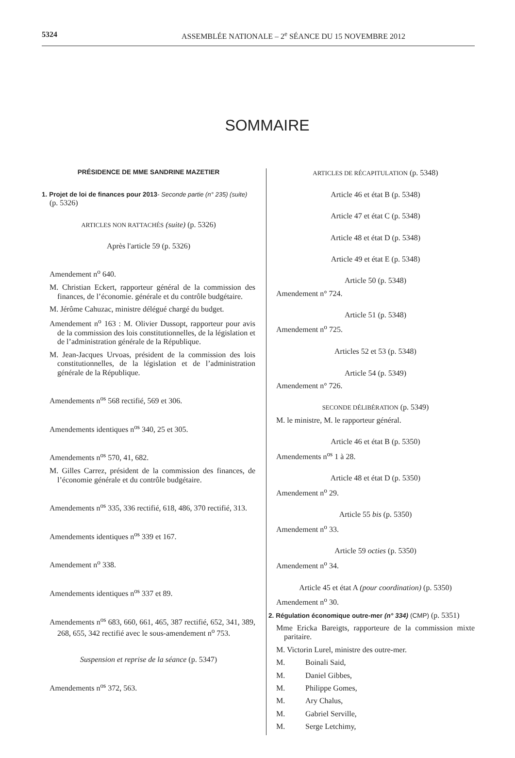5324 ASSEMBLÉE NATIONALE – 2<sup>e</sup> SÉANCE DU 15 NOVEMBRE 2012
SOMMAIRE
PRÉSIDENCE DE MME SANDRINE MAZETIER
1. Projet de loi de finances pour 2013- Seconde partie (n° 235) (suite) (p. 5326)
ARTICLES NON RATTACHÉS (suite) (p. 5326)
Après l'article 59 (p. 5326)
Amendement n<sup>o</sup> 640.
M. Christian Eckert, rapporteur général de la commission des finances, de l’économie. générale et du contrôle budgétaire.
M. Jérôme Cahuzac, ministre délégué chargé du budget.
Amendement n<sup>o</sup> 163 : M. Olivier Dussopt, rapporteur pour avis de la commission des lois constitutionnelles, de la législation et de l’administration générale de la République.
M. Jean-Jacques Urvoas, président de la commission des lois constitutionnelles, de la législation et de l’administration générale de la République.
Amendements n<sup>os</sup> 568 rectifié, 569 et 306.
Amendements identiques n<sup>os</sup> 340, 25 et 305.
Amendements n<sup>os</sup> 570, 41, 682.
M. Gilles Carrez, président de la commission des finances, de l’économie générale et du contrôle budgétaire.
Amendements n<sup>os</sup> 335, 336 rectifié, 618, 486, 370 rectifié, 313.
Amendements identiques n<sup>os</sup> 339 et 167.
Amendement n<sup>o</sup> 338.
Amendements identiques n<sup>os</sup> 337 et 89.
Amendements n<sup>os</sup> 683, 660, 661, 465, 387 rectifié, 652, 341, 389, 268, 655, 342 rectifié avec le sous-amendement n<sup>o</sup> 753.
Suspension et reprise de la séance (p. 5347)
Amendements n<sup>os</sup> 372, 563.
ARTICLES DE RÉCAPITULATION (p. 5348)
Article 46 et état B (p. 5348)
Article 47 et état C (p. 5348)
Article 48 et état D (p. 5348)
Article 49 et état E (p. 5348)
Article 50 (p. 5348)
Amendement n° 724.
Article 51 (p. 5348)
Amendement n<sup>o</sup> 725.
Articles 52 et 53 (p. 5348)
Article 54 (p. 5349)
Amendement n° 726.
SECONDE DÉLIBÉRATION (p. 5349)
M. le ministre, M. le rapporteur général.
Article 46 et état B (p. 5350)
Amendements n<sup>os</sup> 1 à 28.
Article 48 et état D (p. 5350)
Amendement n<sup>o</sup> 29.
Article 55 bis (p. 5350)
Amendement n<sup>o</sup> 33.
Article 59 octies (p. 5350)
Amendement n<sup>o</sup> 34.
Article 45 et état A (pour coordination) (p. 5350)
Amendement n<sup>o</sup> 30.
2. Régulation économique outre-mer (n° 334) (CMP) (p. 5351)
Mme Ericka Bareigts, rapporteure de la commission mixte paritaire.
M. Victorin Lurel, ministre des outre-mer.
M. Boinali Said,
M. Daniel Gibbes,
M. Philippe Gomes,
M. Ary Chalus,
M. Gabriel Serville,
M. Serge Letchimy,